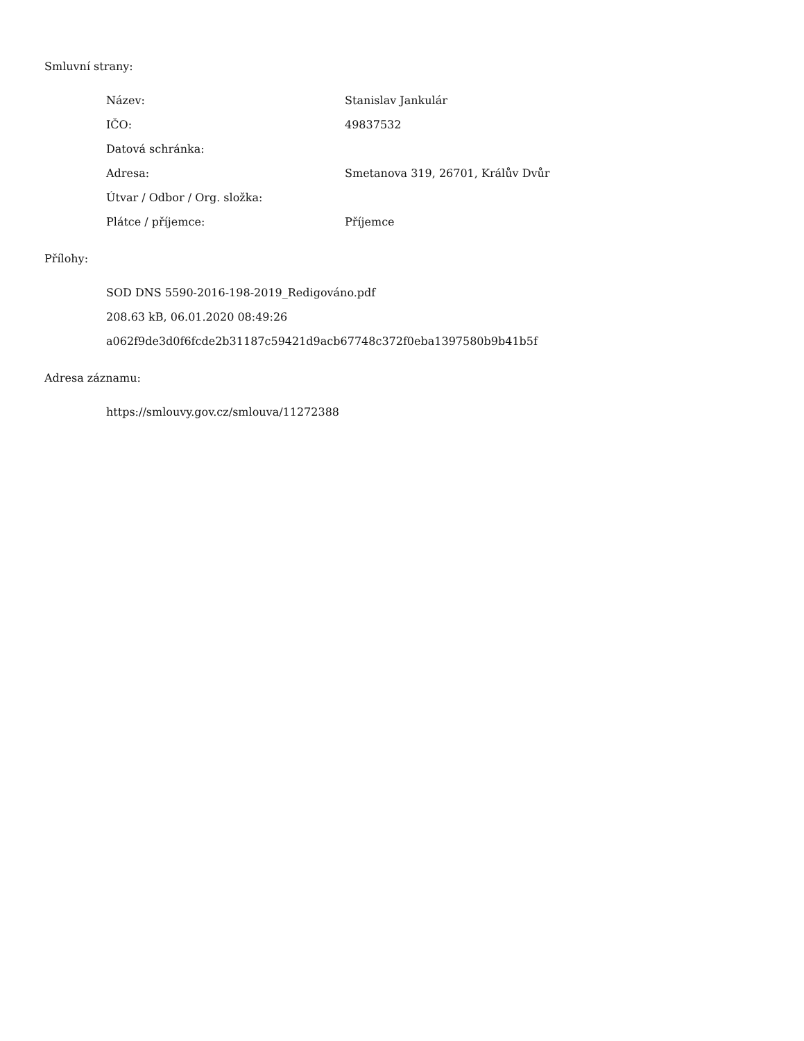Smluvní strany:
| Název: | Stanislav Jankulár |
| IČO: | 49837532 |
| Datová schránka: | |
| Adresa: | Smetanova 319, 26701, Králův Dvůr |
| Útvar / Odbor / Org. složka: | |
| Plátce / příjemce: | Příjemce |
Přílohy:
| SOD DNS 5590-2016-198-2019_Redigováno.pdf |
| 208.63 kB, 06.01.2020 08:49:26 |
| a062f9de3d0f6fcde2b31187c59421d9acb67748c372f0eba1397580b9b41b5f |
Adresa záznamu:
| https://smlouvy.gov.cz/smlouva/11272388 |